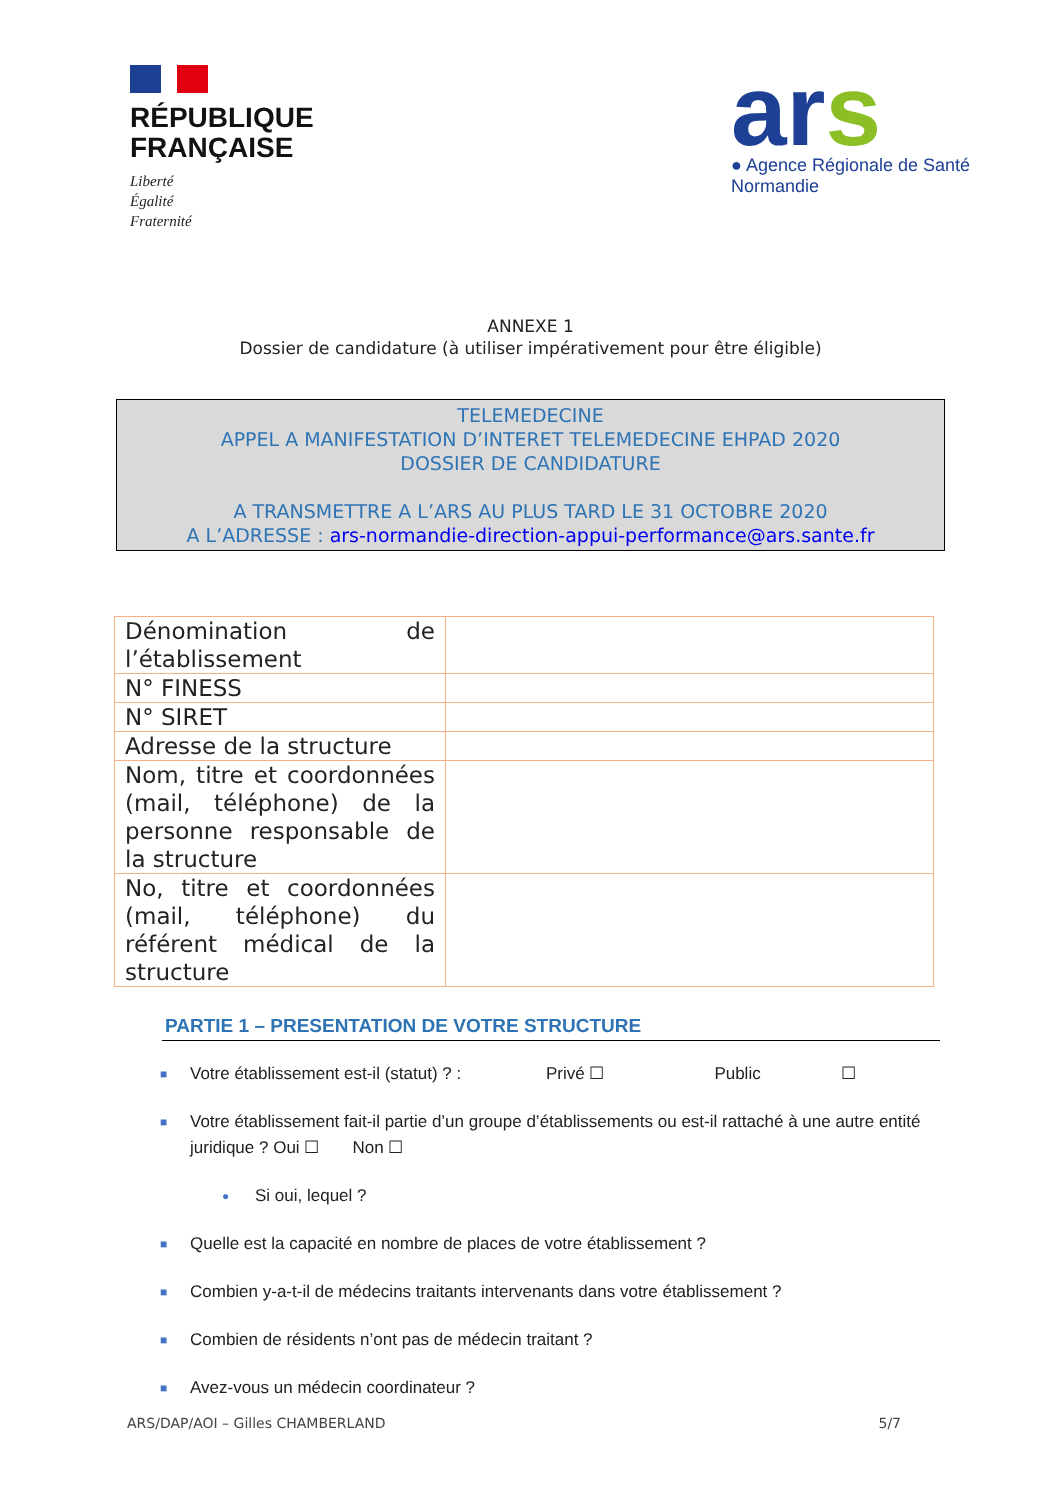RÉPUBLIQUE
FRANÇAISE
Liberté
Égalité
Fraternité
ars
● Agence Régionale de Santé
Normandie
ANNEXE 1
Dossier de candidature (à utiliser impérativement pour être éligible)
TELEMEDECINE
APPEL A MANIFESTATION D’INTERET TELEMEDECINE EHPAD 2020
DOSSIER DE CANDIDATURE
A TRANSMETTRE A L’ARS AU PLUS TARD LE 31 OCTOBRE 2020
A L’ADRESSE : ars-normandie-direction-appui-performance@ars.sante.fr
| Dénomination de l’établissement | |
| N° FINESS | |
| N° SIRET | |
| Adresse de la structure | |
| Nom, titre et coordonnées (mail, téléphone) de la personne responsable de la structure | |
| No, titre et coordonnées (mail, téléphone) du référent médical de la structure | |
PARTIE 1 – PRESENTATION DE VOTRE STRUCTURE
■ Votre établissement est-il (statut) ? : Privé ☐ Public ☐
■ Votre établissement fait-il partie d’un groupe d’établissements ou est-il rattaché à une autre entité juridique ? Oui ☐ Non ☐
● Si oui, lequel ?
■ Quelle est la capacité en nombre de places de votre établissement ?
■ Combien y-a-t-il de médecins traitants intervenants dans votre établissement ?
■ Combien de résidents n’ont pas de médecin traitant ?
■ Avez-vous un médecin coordinateur ?
ARS/DAP/AOI – Gilles CHAMBERLAND 5/7